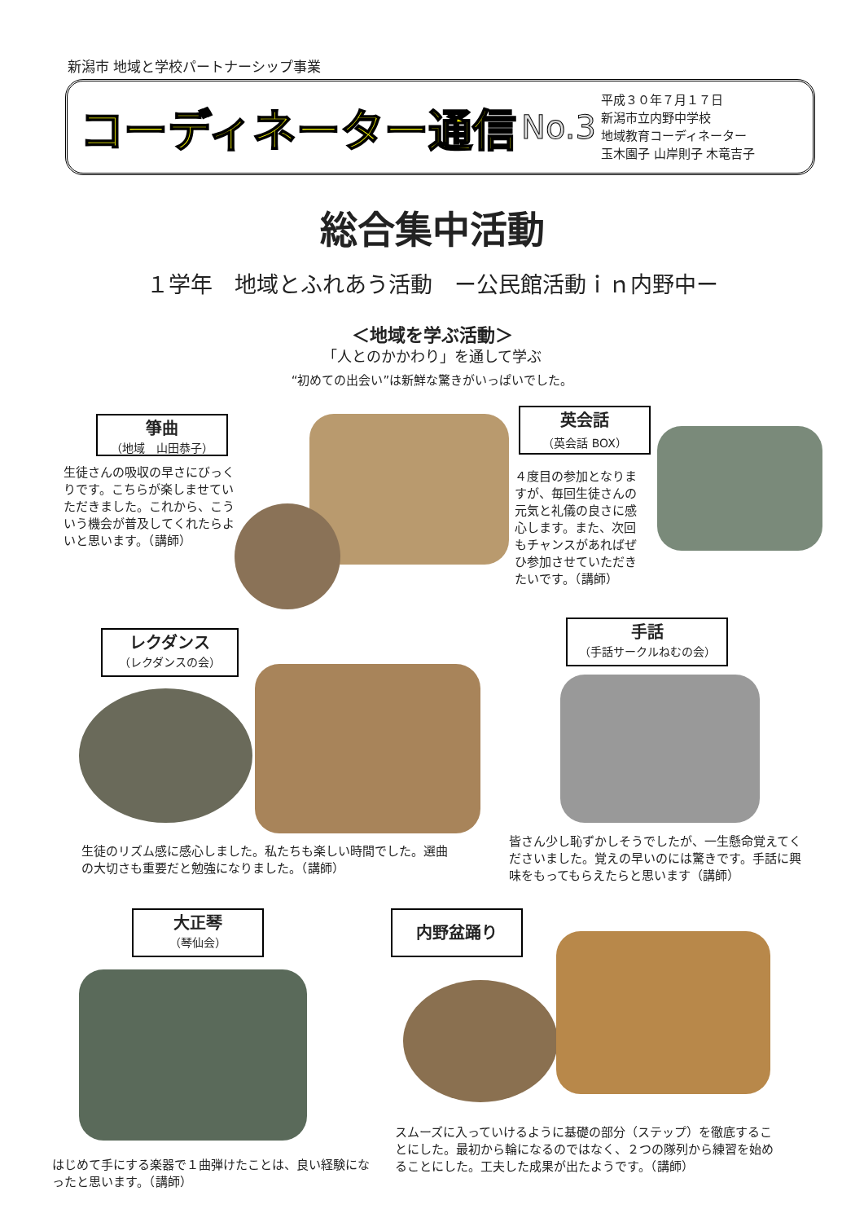新潟市 地域と学校パートナーシップ事業
コーディネーター通信
No.3
平成３０年７月１７日
新潟市立内野中学校
地域教育コーディネーター
玉木園子 山岸則子 木竜吉子
総合集中活動
１学年　地域とふれあう活動　ー公民館活動ｉｎ内野中ー
＜地域を学ぶ活動＞
「人とのかかわり」を通して学ぶ
“初めての出会い”は新鮮な驚きがいっぱいでした。
箏曲
（地域　山田恭子）
生徒さんの吸収の早さにびっくりです。こちらが楽しませていただきました。これから、こういう機会が普及してくれたらよいと思います。（講師）
英会話
（英会話 BOX）
４度目の参加となりますが、毎回生徒さんの元気と礼儀の良さに感心します。また、次回もチャンスがあればぜひ参加させていただきたいです。（講師）
レクダンス
（レクダンスの会）
生徒のリズム感に感心しました。私たちも楽しい時間でした。選曲の大切さも重要だと勉強になりました。（講師）
手話
（手話サークルねむの会）
皆さん少し恥ずかしそうでしたが、一生懸命覚えてくださいました。覚えの早いのには驚きです。手話に興味をもってもらえたらと思います（講師）
大正琴
（琴仙会）
はじめて手にする楽器で１曲弾けたことは、良い経験になったと思います。（講師）
内野盆踊り
スムーズに入っていけるように基礎の部分（ステップ）を徹底することにした。最初から輪になるのではなく、２つの隊列から練習を始めることにした。工夫した成果が出たようです。（講師）